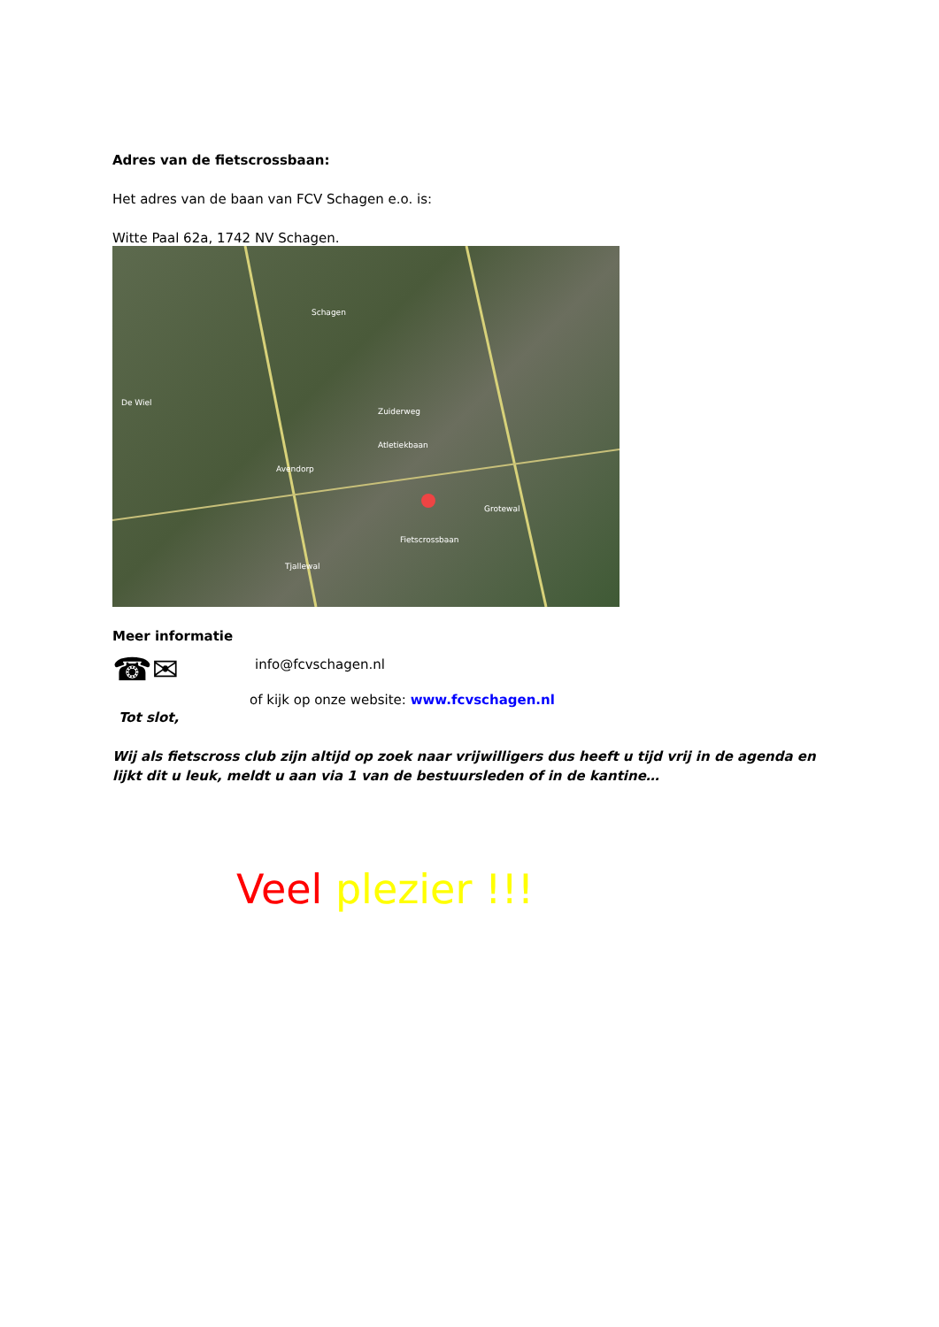Adres van de fietscrossbaan:
Het adres van de baan van FCV Schagen e.o. is:
Witte Paal 62a, 1742 NV Schagen.
Schagen
Zuiderweg
Atletiekbaan
Fietscrossbaan
Grotewal
De Wiel
Avendorp
Tjallewal
Meer informatie
☎✉
info@fcvschagen.nl
of kijk op onze website: www.fcvschagen.nl
Tot slot,
Wij als fietscross club zijn altijd op zoek naar vrijwilligers dus heeft u tijd vrij in de agenda en lijkt dit u leuk, meldt u aan via 1 van de bestuursleden of in de kantine…
Veel plezier !!!